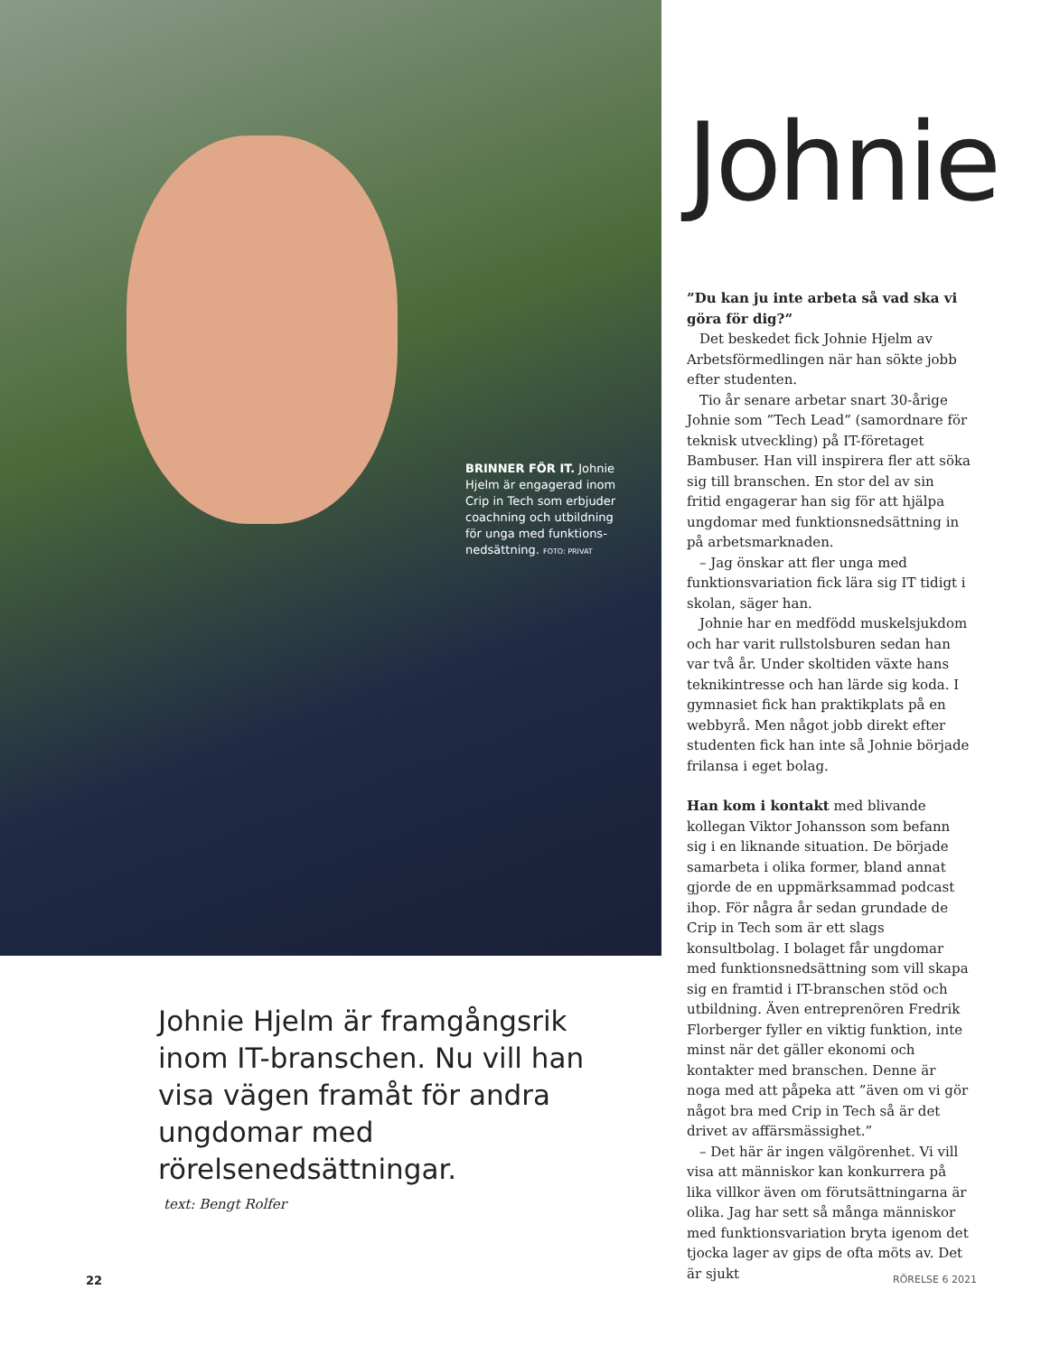BRINNER FÖR IT. Johnie Hjelm är engagerad inom Crip in Tech som erbjuder coachning och utbildning för unga med funktions­nedsättning. FOTO: PRIVAT
Johnie Hjelm är framgångsrik inom IT-branschen. Nu vill han visa vägen framåt för andra ungdomar med rörelsenedsättningar.
text: Bengt Rolfer
Johnie
”Du kan ju inte arbeta så vad ska vi göra för dig?”
Det beskedet fick Johnie Hjelm av Arbetsförmedlingen när han sökte jobb efter studenten.
Tio år senare arbetar snart 30-årige Johnie som ”Tech Lead” (samordnare för teknisk utveckling) på IT-företaget Bambuser. Han vill inspirera fler att söka sig till branschen. En stor del av sin fritid engagerar han sig för att hjälpa ungdomar med funktionsnedsättning in på arbetsmarknaden.
– Jag önskar att fler unga med funktionsvariation fick lära sig IT tidigt i skolan, säger han.
Johnie har en medfödd muskelsjukdom och har varit rullstolsburen sedan han var två år. Under skoltiden växte hans teknikintresse och han lärde sig koda. I gymnasiet fick han praktikplats på en webbyrå. Men något jobb direkt efter studenten fick han inte så Johnie började frilansa i eget bolag.
Han kom i kontakt med blivande kollegan Viktor Johansson som befann sig i en liknande situation. De började samarbeta i olika former, bland annat gjorde de en uppmärksammad podcast ihop. För några år sedan grundade de Crip in Tech som är ett slags konsultbolag. I bolaget får ungdomar med funktionsnedsättning som vill skapa sig en framtid i IT-branschen stöd och utbildning. Även entreprenören Fredrik Florberger fyller en viktig funktion, inte minst när det gäller ekonomi och kontakter med branschen. Denne är noga med att påpeka att ”även om vi gör något bra med Crip in Tech så är det drivet av affärsmässighet.”
– Det här är ingen välgörenhet. Vi vill visa att människor kan konkurrera på lika villkor även om förutsättningarna är olika. Jag har sett så många människor med funktionsvariation bryta igenom det tjocka lager av gips de ofta möts av. Det är sjukt
22 RÖRELSE 6 2021